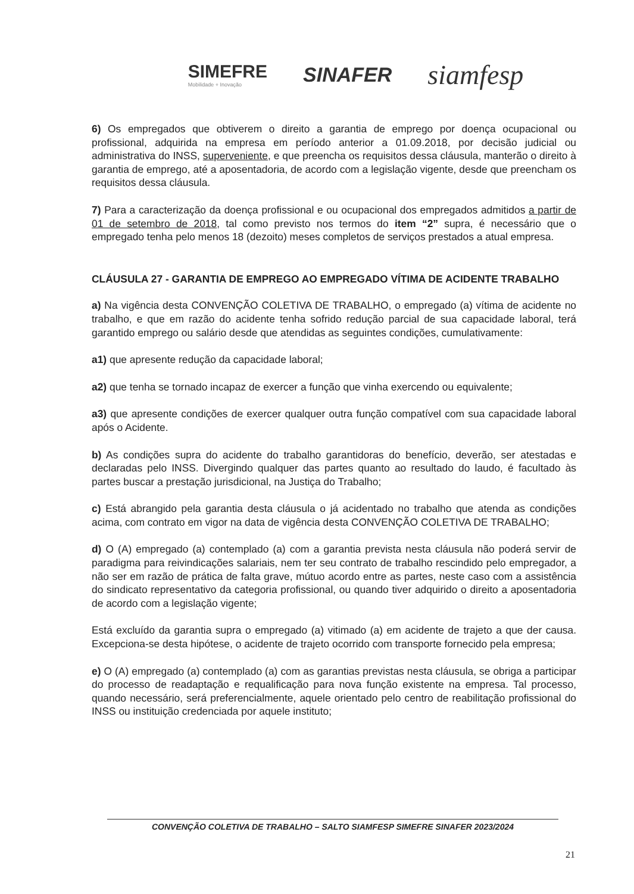SIMEFRE
Mobilidade + Inovação
SINAFER
siamfesp
6) Os empregados que obtiverem o direito a garantia de emprego por doença ocupacional ou profissional, adquirida na empresa em período anterior a 01.09.2018, por decisão judicial ou administrativa do INSS, superveniente, e que preencha os requisitos dessa cláusula, manterão o direito à garantia de emprego, até a aposentadoria, de acordo com a legislação vigente, desde que preencham os requisitos dessa cláusula.
7) Para a caracterização da doença profissional e ou ocupacional dos empregados admitidos a partir de 01 de setembro de 2018, tal como previsto nos termos do item “2” supra, é necessário que o empregado tenha pelo menos 18 (dezoito) meses completos de serviços prestados a atual empresa.
CLÁUSULA 27 - GARANTIA DE EMPREGO AO EMPREGADO VÍTIMA DE ACIDENTE TRABALHO
a) Na vigência desta CONVENÇÃO COLETIVA DE TRABALHO, o empregado (a) vítima de acidente no trabalho, e que em razão do acidente tenha sofrido redução parcial de sua capacidade laboral, terá garantido emprego ou salário desde que atendidas as seguintes condições, cumulativamente:
a1) que apresente redução da capacidade laboral;
a2) que tenha se tornado incapaz de exercer a função que vinha exercendo ou equivalente;
a3) que apresente condições de exercer qualquer outra função compatível com sua capacidade laboral após o Acidente.
b) As condições supra do acidente do trabalho garantidoras do benefício, deverão, ser atestadas e declaradas pelo INSS. Divergindo qualquer das partes quanto ao resultado do laudo, é facultado às partes buscar a prestação jurisdicional, na Justiça do Trabalho;
c) Está abrangido pela garantia desta cláusula o já acidentado no trabalho que atenda as condições acima, com contrato em vigor na data de vigência desta CONVENÇÃO COLETIVA DE TRABALHO;
d) O (A) empregado (a) contemplado (a) com a garantia prevista nesta cláusula não poderá servir de paradigma para reivindicações salariais, nem ter seu contrato de trabalho rescindido pelo empregador, a não ser em razão de prática de falta grave, mútuo acordo entre as partes, neste caso com a assistência do sindicato representativo da categoria profissional, ou quando tiver adquirido o direito a aposentadoria de acordo com a legislação vigente;
Está excluído da garantia supra o empregado (a) vitimado (a) em acidente de trajeto a que der causa. Excepciona-se desta hipótese, o acidente de trajeto ocorrido com transporte fornecido pela empresa;
e) O (A) empregado (a) contemplado (a) com as garantias previstas nesta cláusula, se obriga a participar do processo de readaptação e requalificação para nova função existente na empresa. Tal processo, quando necessário, será preferencialmente, aquele orientado pelo centro de reabilitação profissional do INSS ou instituição credenciada por aquele instituto;
CONVENÇÃO COLETIVA DE TRABALHO – SALTO SIAMFESP SIMEFRE SINAFER 2023/2024
21